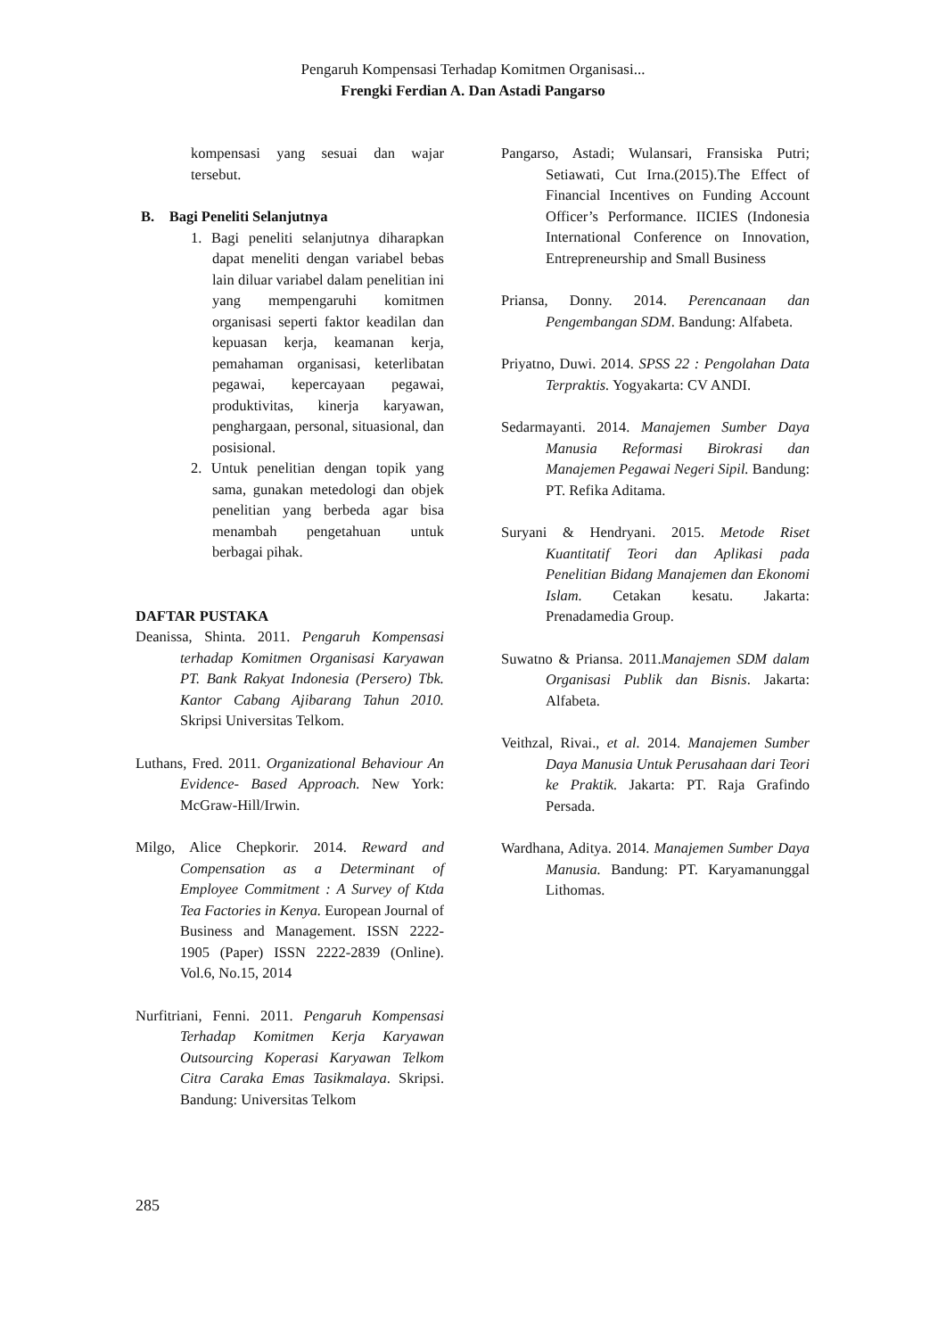Pengaruh Kompensasi Terhadap Komitmen Organisasi...
Frengki Ferdian A. Dan Astadi Pangarso
kompensasi yang sesuai dan wajar tersebut.
B. Bagi Peneliti Selanjutnya
1. Bagi peneliti selanjutnya diharapkan dapat meneliti dengan variabel bebas lain diluar variabel dalam penelitian ini yang mempengaruhi komitmen organisasi seperti faktor keadilan dan kepuasan kerja, keamanan kerja, pemahaman organisasi, keterlibatan pegawai, kepercayaan pegawai, produktivitas, kinerja karyawan, penghargaan, personal, situasional, dan posisional.
2. Untuk penelitian dengan topik yang sama, gunakan metedologi dan objek penelitian yang berbeda agar bisa menambah pengetahuan untuk berbagai pihak.
DAFTAR PUSTAKA
Deanissa, Shinta. 2011. Pengaruh Kompensasi terhadap Komitmen Organisasi Karyawan PT. Bank Rakyat Indonesia (Persero) Tbk. Kantor Cabang Ajibarang Tahun 2010. Skripsi Universitas Telkom.
Luthans, Fred. 2011. Organizational Behaviour An Evidence- Based Approach. New York: McGraw-Hill/Irwin.
Milgo, Alice Chepkorir. 2014. Reward and Compensation as a Determinant of Employee Commitment : A Survey of Ktda Tea Factories in Kenya. European Journal of Business and Management. ISSN 2222-1905 (Paper) ISSN 2222-2839 (Online). Vol.6, No.15, 2014
Nurfitriani, Fenni. 2011. Pengaruh Kompensasi Terhadap Komitmen Kerja Karyawan Outsourcing Koperasi Karyawan Telkom Citra Caraka Emas Tasikmalaya. Skripsi. Bandung: Universitas Telkom
Pangarso, Astadi; Wulansari, Fransiska Putri; Setiawati, Cut Irna.(2015).The Effect of Financial Incentives on Funding Account Officer’s Performance. IICIES (Indonesia International Conference on Innovation, Entrepreneurship and Small Business
Priansa, Donny. 2014. Perencanaan dan Pengembangan SDM. Bandung: Alfabeta.
Priyatno, Duwi. 2014. SPSS 22 : Pengolahan Data Terpraktis. Yogyakarta: CV ANDI.
Sedarmayanti. 2014. Manajemen Sumber Daya Manusia Reformasi Birokrasi dan Manajemen Pegawai Negeri Sipil. Bandung: PT. Refika Aditama.
Suryani & Hendryani. 2015. Metode Riset Kuantitatif Teori dan Aplikasi pada Penelitian Bidang Manajemen dan Ekonomi Islam. Cetakan kesatu. Jakarta: Prenadamedia Group.
Suwatno & Priansa. 2011.Manajemen SDM dalam Organisasi Publik dan Bisnis. Jakarta: Alfabeta.
Veithzal, Rivai., et al. 2014. Manajemen Sumber Daya Manusia Untuk Perusahaan dari Teori ke Praktik. Jakarta: PT. Raja Grafindo Persada.
Wardhana, Aditya. 2014. Manajemen Sumber Daya Manusia. Bandung: PT. Karyamanunggal Lithomas.
285